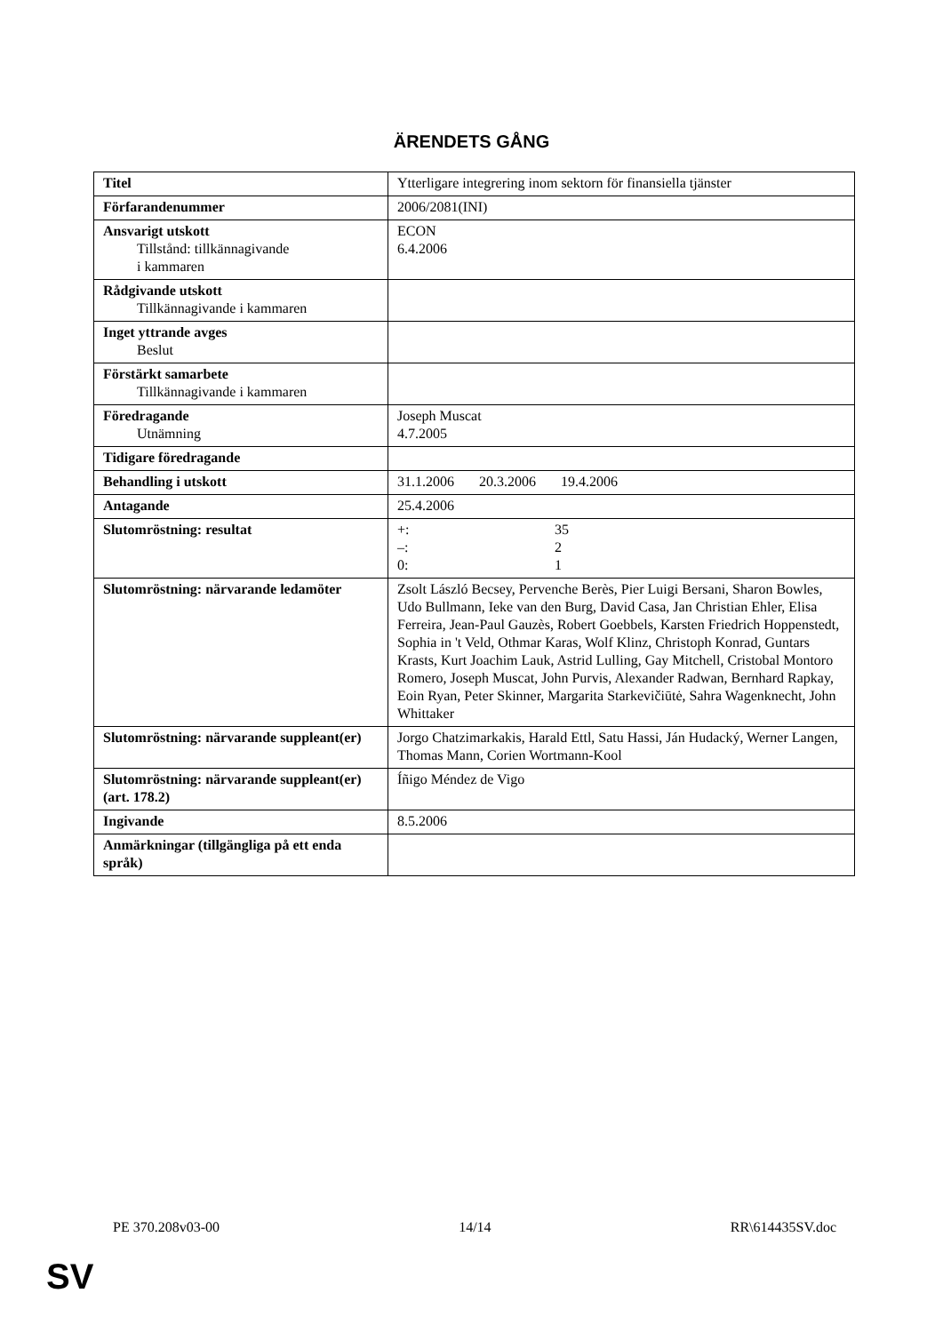ÄRENDETS GÅNG
| Titel | Ytterligare integrering inom sektorn för finansiella tjänster |
| Förfarandenummer | 2006/2081(INI) |
| Ansvarigt utskott Tillstånd: tillkännagivande i kammaren | ECON 6.4.2006 |
| Rådgivande utskott Tillkännagivande i kammaren | |
| Inget yttrande avges Beslut | |
| Förstärkt samarbete Tillkännagivande i kammaren | |
| Föredragande Utnämning | Joseph Muscat 4.7.2005 |
| Tidigare föredragande | |
| Behandling i utskott | 31.1.2006 20.3.2006 19.4.2006 |
| Antagande | 25.4.2006 |
| Slutomröstning: resultat | +: 35 –: 2 0: 1 |
| Slutomröstning: närvarande ledamöter | Zsolt László Becsey, Pervenche Berès, Pier Luigi Bersani, Sharon Bowles, Udo Bullmann, Ieke van den Burg, David Casa, Jan Christian Ehler, Elisa Ferreira, Jean-Paul Gauzès, Robert Goebbels, Karsten Friedrich Hoppenstedt, Sophia in 't Veld, Othmar Karas, Wolf Klinz, Christoph Konrad, Guntars Krasts, Kurt Joachim Lauk, Astrid Lulling, Gay Mitchell, Cristobal Montoro Romero, Joseph Muscat, John Purvis, Alexander Radwan, Bernhard Rapkay, Eoin Ryan, Peter Skinner, Margarita Starkevičiūtė, Sahra Wagenknecht, John Whittaker |
| Slutomröstning: närvarande suppleant(er) | Jorgo Chatzimarkakis, Harald Ettl, Satu Hassi, Ján Hudacký, Werner Langen, Thomas Mann, Corien Wortmann-Kool |
| Slutomröstning: närvarande suppleant(er) (art. 178.2) | Íñigo Méndez de Vigo |
| Ingivande | 8.5.2006 |
| Anmärkningar (tillgängliga på ett enda språk) | |
PE 370.208v03-00 14/14 RR\614435SV.doc
SV